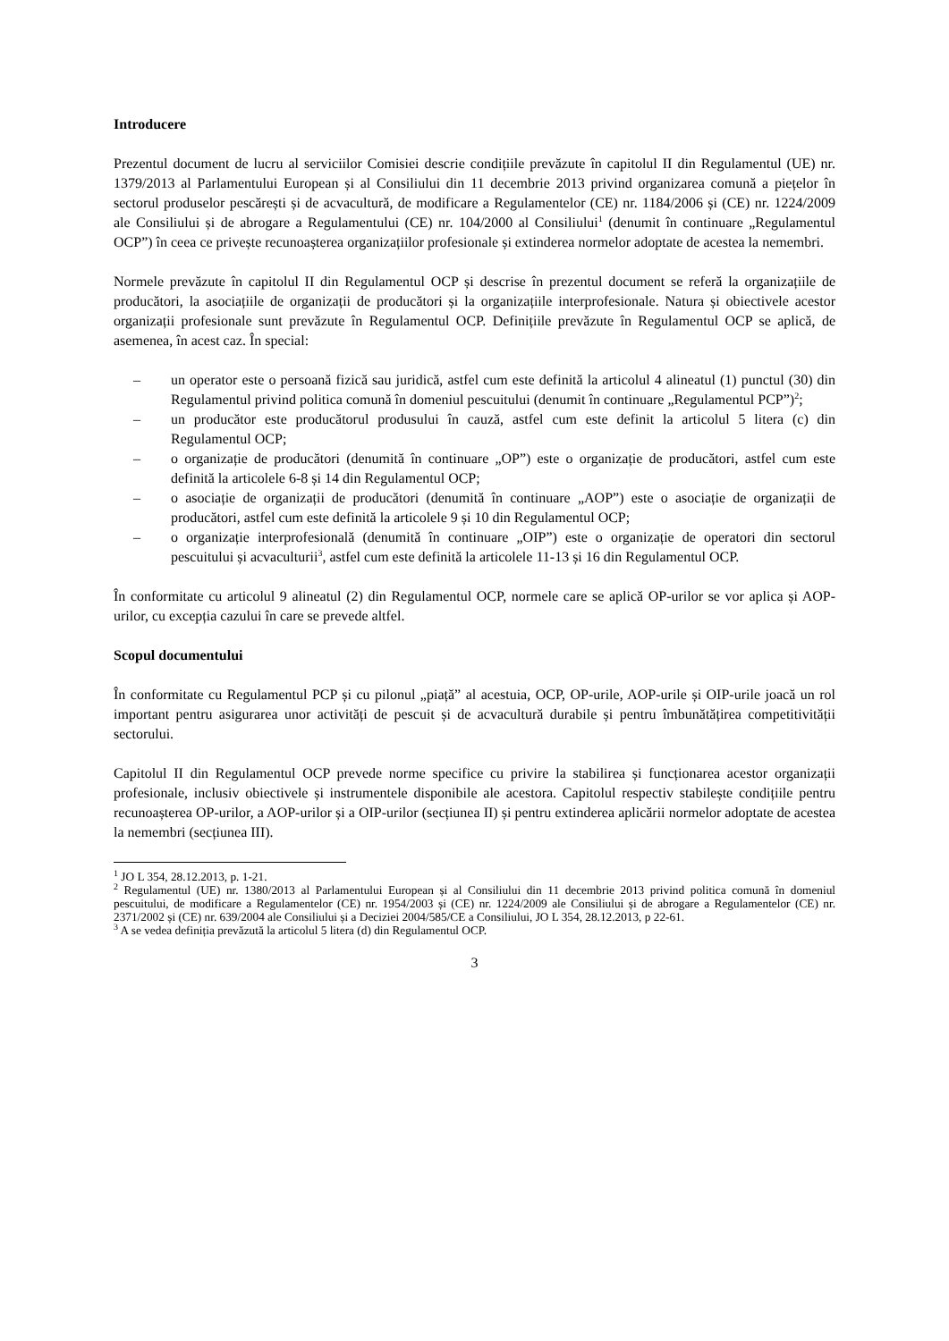Introducere
Prezentul document de lucru al serviciilor Comisiei descrie condițiile prevăzute în capitolul II din Regulamentul (UE) nr. 1379/2013 al Parlamentului European și al Consiliului din 11 decembrie 2013 privind organizarea comună a piețelor în sectorul produselor pescărești și de acvacultură, de modificare a Regulamentelor (CE) nr. 1184/2006 și (CE) nr. 1224/2009 ale Consiliului și de abrogare a Regulamentului (CE) nr. 104/2000 al Consiliului<sup>1</sup> (denumit în continuare „Regulamentul OCP”) în ceea ce privește recunoașterea organizațiilor profesionale și extinderea normelor adoptate de acestea la nemembri.
Normele prevăzute în capitolul II din Regulamentul OCP și descrise în prezentul document se referă la organizațiile de producători, la asociațiile de organizații de producători și la organizațiile interprofesionale. Natura și obiectivele acestor organizații profesionale sunt prevăzute în Regulamentul OCP. Definițiile prevăzute în Regulamentul OCP se aplică, de asemenea, în acest caz. În special:
– un operator este o persoană fizică sau juridică, astfel cum este definită la articolul 4 alineatul (1) punctul (30) din Regulamentul privind politica comună în domeniul pescuitului (denumit în continuare „Regulamentul PCP”)<sup>2</sup>;
– un producător este producătorul produsului în cauză, astfel cum este definit la articolul 5 litera (c) din Regulamentul OCP;
– o organizație de producători (denumită în continuare „OP”) este o organizație de producători, astfel cum este definită la articolele 6-8 și 14 din Regulamentul OCP;
– o asociație de organizații de producători (denumită în continuare „AOP”) este o asociație de organizații de producători, astfel cum este definită la articolele 9 și 10 din Regulamentul OCP;
– o organizație interprofesională (denumită în continuare „OIP”) este o organizație de operatori din sectorul pescuitului și acvaculturii<sup>3</sup>, astfel cum este definită la articolele 11-13 și 16 din Regulamentul OCP.
În conformitate cu articolul 9 alineatul (2) din Regulamentul OCP, normele care se aplică OP-urilor se vor aplica și AOP-urilor, cu excepția cazului în care se prevede altfel.
Scopul documentului
În conformitate cu Regulamentul PCP și cu pilonul „piață” al acestuia, OCP, OP-urile, AOP-urile și OIP-urile joacă un rol important pentru asigurarea unor activități de pescuit și de acvacultură durabile și pentru îmbunătățirea competitivității sectorului.
Capitolul II din Regulamentul OCP prevede norme specifice cu privire la stabilirea și funcționarea acestor organizații profesionale, inclusiv obiectivele și instrumentele disponibile ale acestora. Capitolul respectiv stabilește condițiile pentru recunoașterea OP-urilor, a AOP-urilor și a OIP-urilor (secțiunea II) și pentru extinderea aplicării normelor adoptate de acestea la nemembri (secțiunea III).
<sup>1</sup> JO L 354, 28.12.2013, p. 1-21.
<sup>2</sup> Regulamentul (UE) nr. 1380/2013 al Parlamentului European și al Consiliului din 11 decembrie 2013 privind politica comună în domeniul pescuitului, de modificare a Regulamentelor (CE) nr. 1954/2003 și (CE) nr. 1224/2009 ale Consiliului și de abrogare a Regulamentelor (CE) nr. 2371/2002 și (CE) nr. 639/2004 ale Consiliului și a Deciziei 2004/585/CE a Consiliului, JO L 354, 28.12.2013, p 22-61.
<sup>3</sup> A se vedea definiția prevăzută la articolul 5 litera (d) din Regulamentul OCP.
3